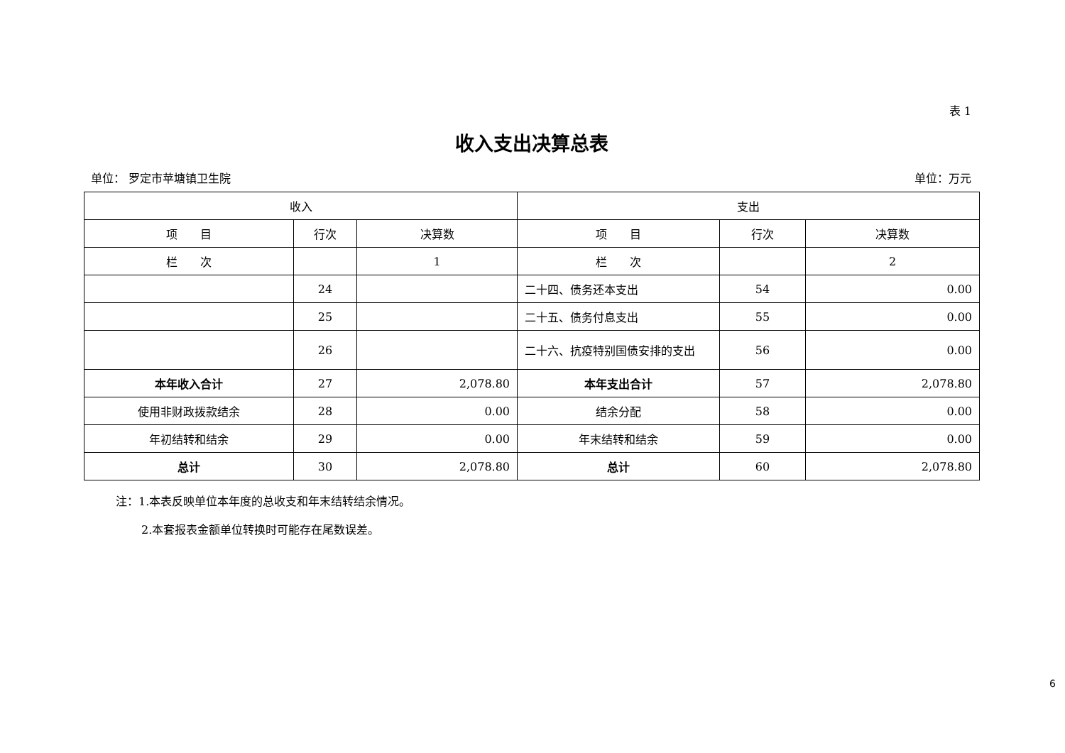表 1
收入支出决算总表
单位： 罗定市苹塘镇卫生院 单位：万元
| 收入 | | | 支出 | | |
| --- | --- | --- | --- | --- | --- |
| 项 目 | 行次 | 决算数 | 项 目 | 行次 | 决算数 |
| 栏 次 | | 1 | 栏 次 | | 2 |
| | 24 | | 二十四、债务还本支出 | 54 | 0.00 |
| | 25 | | 二十五、债务付息支出 | 55 | 0.00 |
| | 26 | | 二十六、抗疫特别国债安排的支出 | 56 | 0.00 |
| 本年收入合计 | 27 | 2,078.80 | 本年支出合计 | 57 | 2,078.80 |
| 使用非财政拨款结余 | 28 | 0.00 | 结余分配 | 58 | 0.00 |
| 年初结转和结余 | 29 | 0.00 | 年末结转和结余 | 59 | 0.00 |
| 总计 | 30 | 2,078.80 | 总计 | 60 | 2,078.80 |
注：1.本表反映单位本年度的总收支和年末结转结余情况。
2.本套报表金额单位转换时可能存在尾数误差。
6